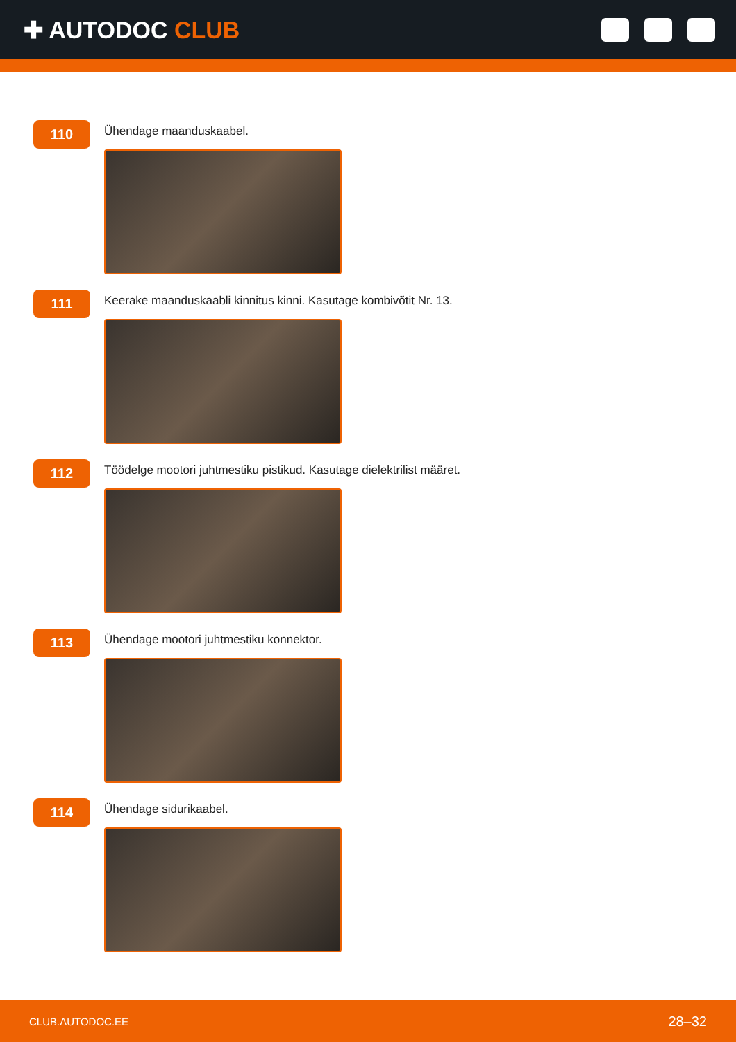✚ AUTODOC CLUB
110
Ühendage maanduskaabel.
111
Keerake maanduskaabli kinnitus kinni. Kasutage kombivõtit Nr. 13.
112
Töödelge mootori juhtmestiku pistikud. Kasutage dielektrilist määret.
113
Ühendage mootori juhtmestiku konnektor.
114
Ühendage sidurikaabel.
CLUB.AUTODOC.EE 28–32